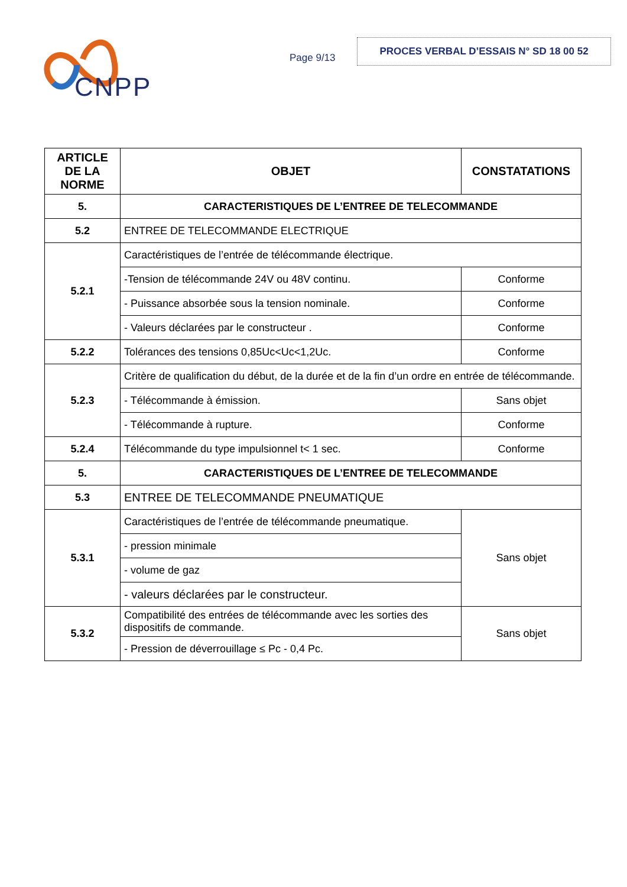CNPP
Page 9/13
PROCES VERBAL D’ESSAIS N° SD 18 00 52
| ARTICLE DE LA NORME | OBJET | CONSTATATIONS |
| --- | --- | --- |
| 5. | CARACTERISTIQUES DE L’ENTREE DE TELECOMMANDE | |
| 5.2 | ENTREE DE TELECOMMANDE ELECTRIQUE | |
| 5.2.1 | Caractéristiques de l’entrée de télécommande électrique. | |
| | -Tension de télécommande 24V ou 48V continu. | Conforme |
| | - Puissance absorbée sous la tension nominale. | Conforme |
| | - Valeurs déclarées par le constructeur . | Conforme |
| 5.2.2 | Tolérances des tensions 0,85Uc<Uc<1,2Uc. | Conforme |
| 5.2.3 | Critère de qualification du début, de la durée et de la fin d’un ordre en entrée de télécommande. | |
| | - Télécommande à émission. | Sans objet |
| | - Télécommande à rupture. | Conforme |
| 5.2.4 | Télécommande du type impulsionnel t< 1 sec. | Conforme |
| 5. | CARACTERISTIQUES DE L’ENTREE DE TELECOMMANDE | |
| 5.3 | ENTREE DE TELECOMMANDE PNEUMATIQUE | |
| 5.3.1 | Caractéristiques de l’entrée de télécommande pneumatique. | Sans objet |
| | - pression minimale | |
| | - volume de gaz | |
| | - valeurs déclarées par le constructeur. | |
| 5.3.2 | Compatibilité des entrées de télécommande avec les sorties des dispositifs de commande. | Sans objet |
| | - Pression de déverrouillage ≤ Pc - 0,4 Pc. | |